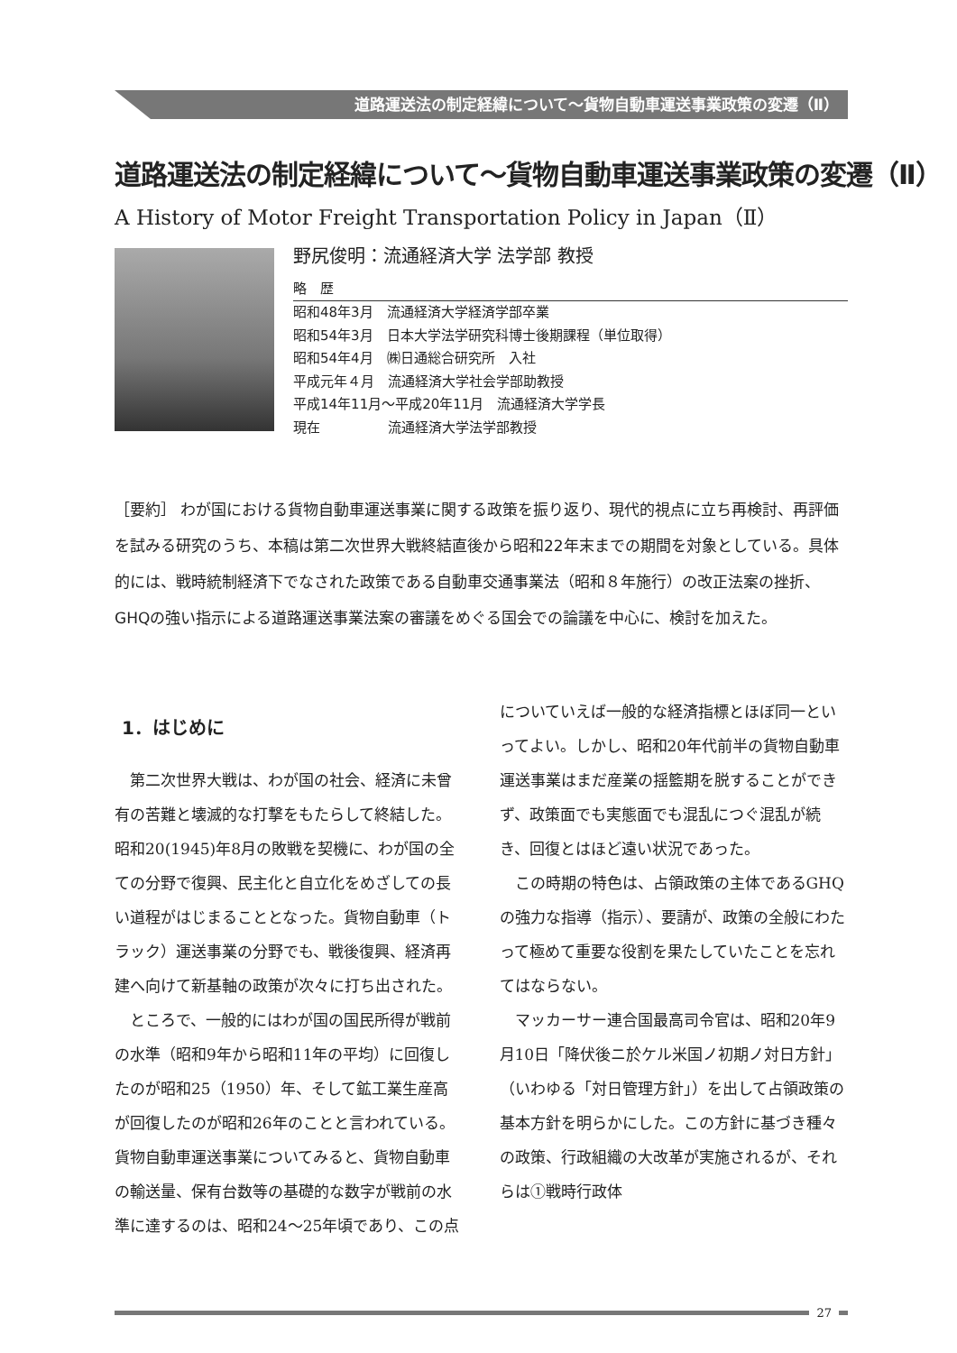道路運送法の制定経緯について～貨物自動車運送事業政策の変遷（Ⅱ）
道路運送法の制定経緯について～貨物自動車運送事業政策の変遷（Ⅱ）
A History of Motor Freight Transportation Policy in Japan（Ⅱ）
野尻俊明：流通経済大学 法学部 教授
略　歴
昭和48年3月　流通経済大学経済学部卒業
昭和54年3月　日本大学法学研究科博士後期課程（単位取得）
昭和54年4月　㈱日通総合研究所　入社
平成元年４月　流通経済大学社会学部助教授
平成14年11月～平成20年11月　流通経済大学学長
現在　　　　　流通経済大学法学部教授
［要約］ わが国における貨物自動車運送事業に関する政策を振り返り、現代的視点に立ち再検討、再評価を試みる研究のうち、本稿は第二次世界大戦終結直後から昭和22年末までの期間を対象としている。具体的には、戦時統制経済下でなされた政策である自動車交通事業法（昭和８年施行）の改正法案の挫折、GHQの強い指示による道路運送事業法案の審議をめぐる国会での論議を中心に、検討を加えた。
1．はじめに
第二次世界大戦は、わが国の社会、経済に未曾有の苦難と壊滅的な打撃をもたらして終結した。昭和20(1945)年8月の敗戦を契機に、わが国の全ての分野で復興、民主化と自立化をめざしての長い道程がはじまることとなった。貨物自動車（トラック）運送事業の分野でも、戦後復興、経済再建へ向けて新基軸の政策が次々に打ち出された。
ところで、一般的にはわが国の国民所得が戦前の水準（昭和9年から昭和11年の平均）に回復したのが昭和25（1950）年、そして鉱工業生産高が回復したのが昭和26年のことと言われている。貨物自動車運送事業についてみると、貨物自動車の輸送量、保有台数等の基礎的な数字が戦前の水準に達するのは、昭和24～25年頃であり、この点についていえば一般的な経済指標とほぼ同一といってよい。しかし、昭和20年代前半の貨物自動車運送事業はまだ産業の揺籃期を脱することができず、政策面でも実態面でも混乱につぐ混乱が続き、回復とはほど遠い状況であった。
この時期の特色は、占領政策の主体であるGHQの強力な指導（指示）、要請が、政策の全般にわたって極めて重要な役割を果たしていたことを忘れてはならない。
マッカーサー連合国最高司令官は、昭和20年9月10日「降伏後ニ於ケル米国ノ初期ノ対日方針」（いわゆる「対日管理方針」）を出して占領政策の基本方針を明らかにした。この方針に基づき種々の政策、行政組織の大改革が実施されるが、それらは①戦時行政体
27